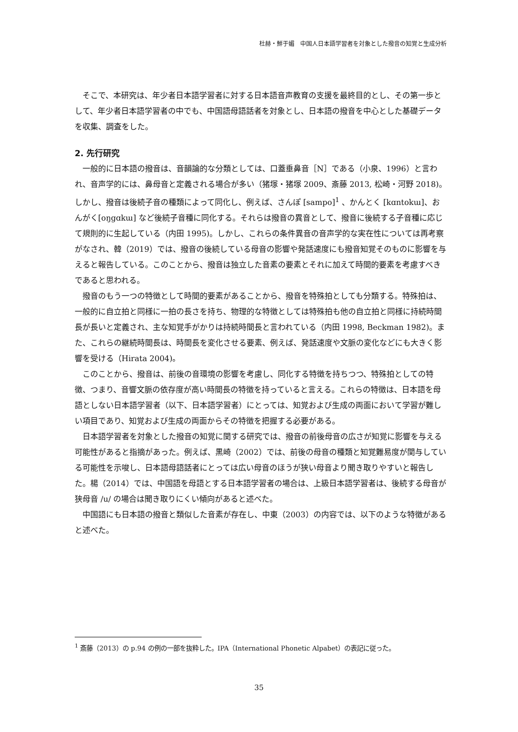杜赫・鮮于媚　中国人日本語学習者を対象とした撥音の知覚と生成分析
そこで、本研究は、年少者日本語学習者に対する日本語音声教育の支援を最終目的とし、その第一歩として、年少者日本語学習者の中でも、中国語母語話者を対象とし、日本語の撥音を中心とした基礎データを収集、調査をした。
2. 先行研究
一般的に日本語の撥音は、音韻論的な分類としては、口蓋垂鼻音［N］である（小泉、1996）と言われ、音声学的には、鼻母音と定義される場合が多い（猪塚・猪塚 2009、斎藤 2013, 松崎・河野 2018)。しかし、撥音は後続子音の種類によって同化し、例えば、さんぽ [sampo]<sup>1</sup> 、かんとく [kɑntokɯ]、おんがく[oŋgɑkɯ] など後続子音種に同化する。それらは撥音の異音として、撥音に後続する子音種に応じて規則的に生起している（内田 1995)。しかし、これらの条件異音の音声学的な実在性については再考察がなされ、韓（2019）では、撥音の後続している母音の影響や発話速度にも撥音知覚そのものに影響を与えると報告している。このことから、撥音は独立した音素の要素とそれに加えて時間的要素を考慮すべきであると思われる。
撥音のもう一つの特徴として時間的要素があることから、撥音を特殊拍としても分類する。特殊拍は、一般的に自立拍と同様に一拍の長さを持ち、物理的な特徴としては特殊拍も他の自立拍と同様に持続時間長が長いと定義され、主な知覚手がかりは持続時間長と言われている（内田 1998, Beckman 1982)。また、これらの継続時間長は、時間長を変化させる要素、例えば、発話速度や文脈の変化などにも大きく影響を受ける（Hirata 2004)。
このことから、撥音は、前後の音環境の影響を考慮し、同化する特徴を持ちつつ、特殊拍としての特徴、つまり、音響文脈の依存度が高い時間長の特徴を持っていると言える。これらの特徴は、日本語を母語としない日本語学習者（以下、日本語学習者）にとっては、知覚および生成の両面において学習が難しい項目であり、知覚および生成の両面からその特徴を把握する必要がある。
日本語学習者を対象とした撥音の知覚に関する研究では、撥音の前後母音の広さが知覚に影響を与える可能性があると指摘があった。例えば、黒崎（2002）では、前後の母音の種類と知覚難易度が関与している可能性を示唆し、日本語母語話者にとっては広い母音のほうが狭い母音より聞き取りやすいと報告した。楊（2014）では、中国語を母語とする日本語学習者の場合は、上級日本語学習者は、後続する母音が狭母音 /u/ の場合は聞き取りにくい傾向があると述べた。
中国語にも日本語の撥音と類似した音素が存在し、中東（2003）の内容では、以下のような特徴があると述べた。
<sup>1</sup> 斎藤（2013）の p.94 の例の一部を抜粋した。IPA（International Phonetic Alpabet）の表記に従った。
35